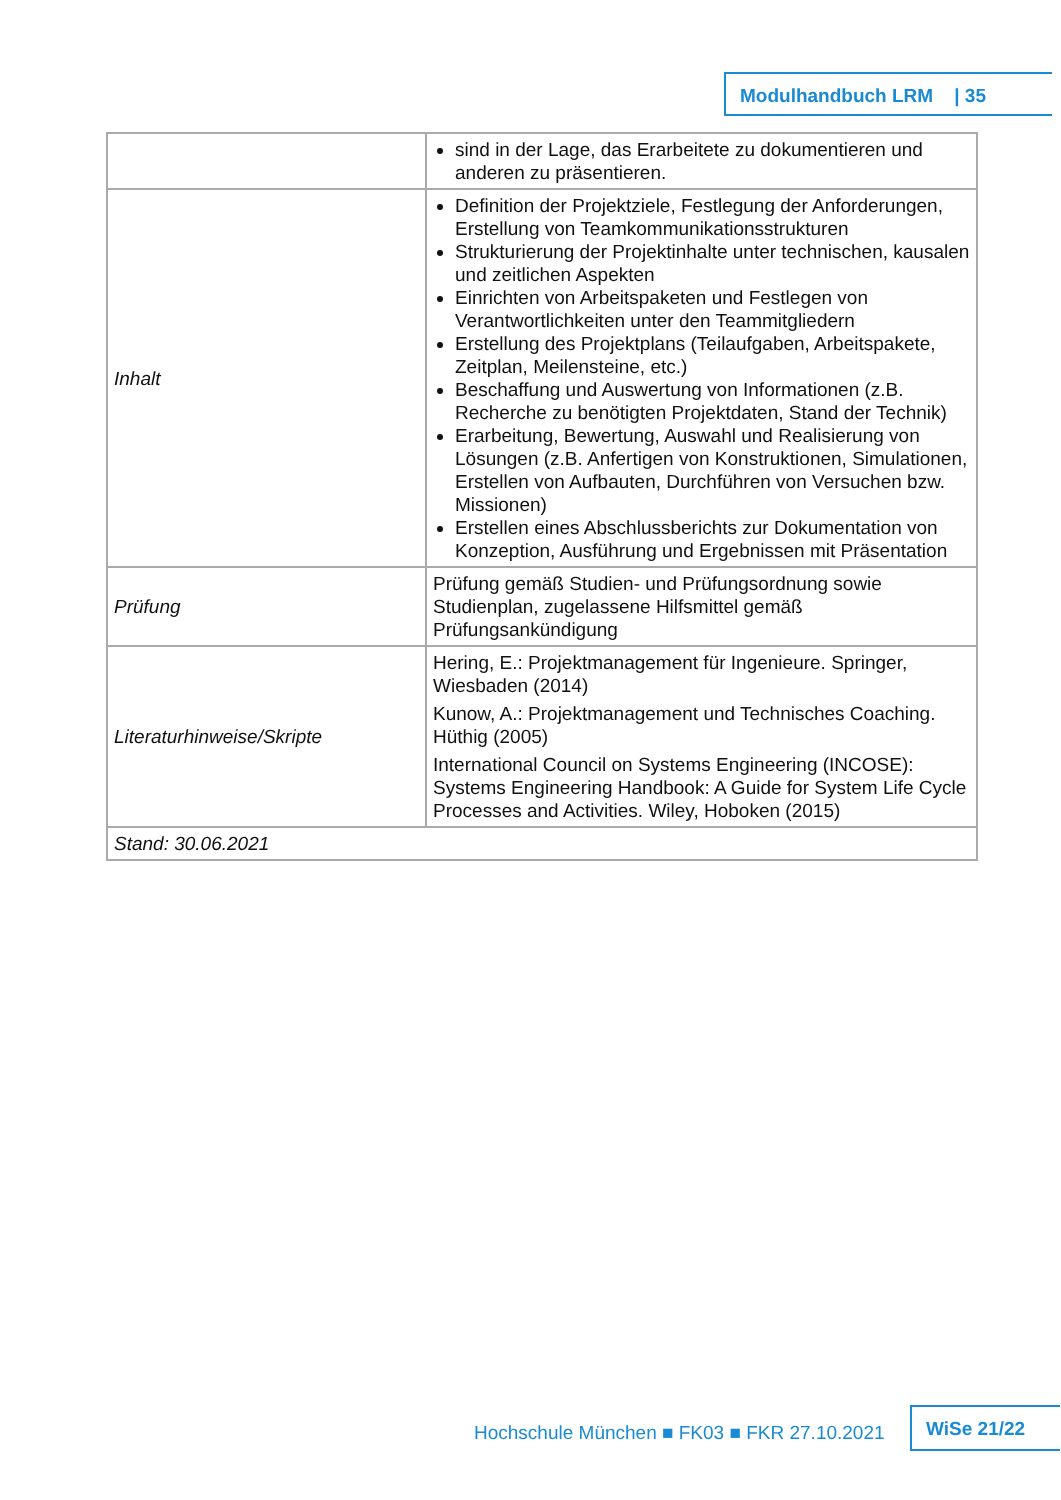Modulhandbuch LRM | 35
| | sind in der Lage, das Erarbeitete zu dokumentieren und anderen zu präsentieren. |
| Inhalt | Definition der Projektziele, Festlegung der Anforderungen, Erstellung von Teamkommunikationsstrukturen Strukturierung der Projektinhalte unter technischen, kausalen und zeitlichen Aspekten Einrichten von Arbeitspaketen und Festlegen von Verantwortlichkeiten unter den Teammitgliedern Erstellung des Projektplans (Teilaufgaben, Arbeitspakete, Zeitplan, Meilensteine, etc.) Beschaffung und Auswertung von Informationen (z.B. Recherche zu benötigten Projektdaten, Stand der Technik) Erarbeitung, Bewertung, Auswahl und Realisierung von Lösungen (z.B. Anfertigen von Konstruktionen, Simulationen, Erstellen von Aufbauten, Durchführen von Versuchen bzw. Missionen) Erstellen eines Abschlussberichts zur Dokumentation von Konzeption, Ausführung und Ergebnissen mit Präsentation |
| Prüfung | Prüfung gemäß Studien- und Prüfungsordnung sowie Studienplan, zugelassene Hilfsmittel gemäß Prüfungsankündigung |
| Literaturhinweise/Skripte | Hering, E.: Projektmanagement für Ingenieure. Springer, Wiesbaden (2014) Kunow, A.: Projektmanagement und Technisches Coaching. Hüthig (2005) International Council on Systems Engineering (INCOSE): Systems Engineering Handbook: A Guide for System Life Cycle Processes and Activities. Wiley, Hoboken (2015) |
| Stand: 30.06.2021 | |
Hochschule München ■ FK03 ■ FKR 27.10.2021
WiSe 21/22